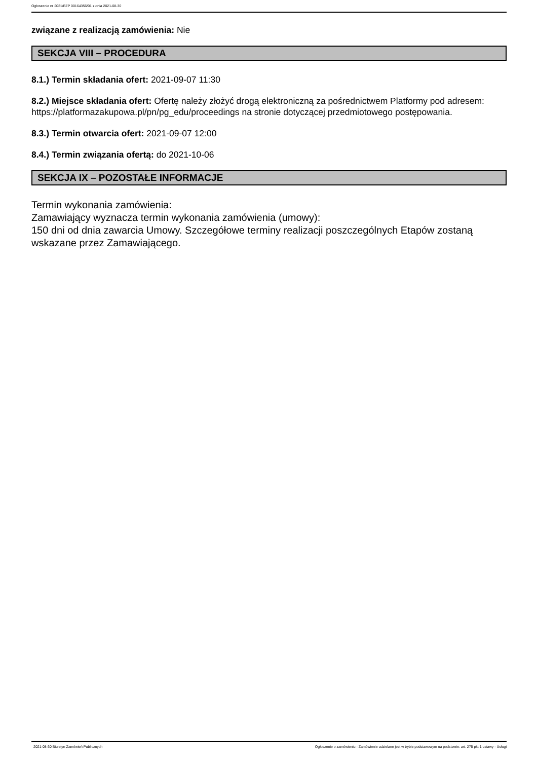Ogłoszenie nr 2021/BZP 00164356/01 z dnia 2021-08-30
związane z realizacją zamówienia: Nie
SEKCJA VIII – PROCEDURA
8.1.) Termin składania ofert: 2021-09-07 11:30
8.2.) Miejsce składania ofert: Ofertę należy złożyć drogą elektroniczną za pośrednictwem Platformy pod adresem: https://platformazakupowa.pl/pn/pg_edu/proceedings na stronie dotyczącej przedmiotowego postępowania.
8.3.) Termin otwarcia ofert: 2021-09-07 12:00
8.4.) Termin związania ofertą: do 2021-10-06
SEKCJA IX – POZOSTAŁE INFORMACJE
Termin wykonania zamówienia:
Zamawiający wyznacza termin wykonania zamówienia (umowy):
150 dni od dnia zawarcia Umowy. Szczegółowe terminy realizacji poszczególnych Etapów zostaną wskazane przez Zamawiającego.
2021-08-30 Biuletyn Zamówień Publicznych Ogłoszenie o zamówieniu - Zamówienie udzielane jest w trybie podstawowym na podstawie: art. 275 pkt 1 ustawy - Usługi